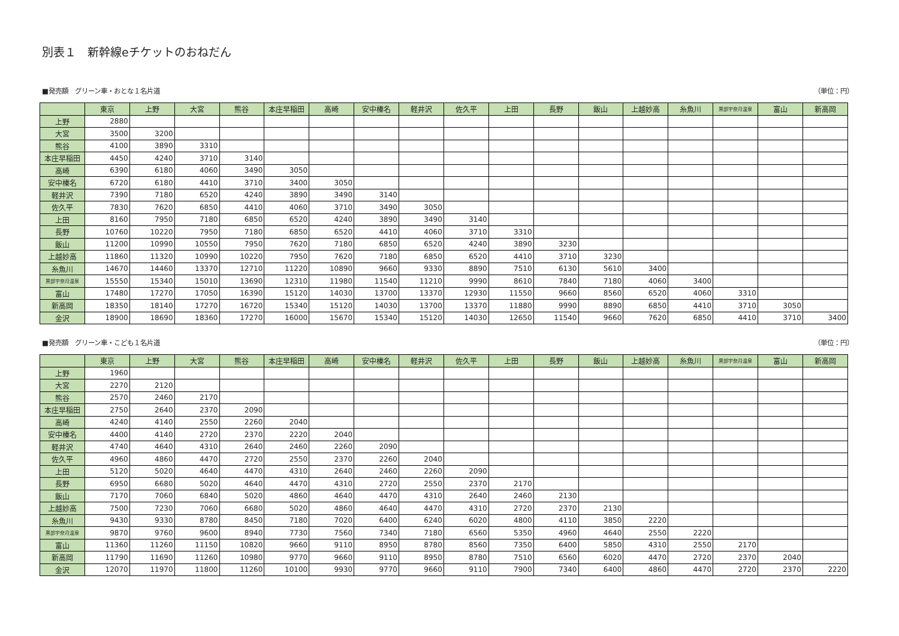別表１　新幹線eチケットのおねだん
■発売額　グリーン車・おとな１名片道 （単位：円）
| | 東京 | 上野 | 大宮 | 熊谷 | 本庄早稲田 | 高崎 | 安中榛名 | 軽井沢 | 佐久平 | 上田 | 長野 | 飯山 | 上越妙高 | 糸魚川 | 黒部宇奈月温泉 | 富山 | 新高岡 |
| --- | --- | --- | --- | --- | --- | --- | --- | --- | --- | --- | --- | --- | --- | --- | --- | --- | --- |
| 上野 | 2880 | | | | | | | | | | | | | | | | |
| 大宮 | 3500 | 3200 | | | | | | | | | | | | | | | |
| 熊谷 | 4100 | 3890 | 3310 | | | | | | | | | | | | | | |
| 本庄早稲田 | 4450 | 4240 | 3710 | 3140 | | | | | | | | | | | | | |
| 高崎 | 6390 | 6180 | 4060 | 3490 | 3050 | | | | | | | | | | | | |
| 安中榛名 | 6720 | 6180 | 4410 | 3710 | 3400 | 3050 | | | | | | | | | | | |
| 軽井沢 | 7390 | 7180 | 6520 | 4240 | 3890 | 3490 | 3140 | | | | | | | | | | |
| 佐久平 | 7830 | 7620 | 6850 | 4410 | 4060 | 3710 | 3490 | 3050 | | | | | | | | | |
| 上田 | 8160 | 7950 | 7180 | 6850 | 6520 | 4240 | 3890 | 3490 | 3140 | | | | | | | | |
| 長野 | 10760 | 10220 | 7950 | 7180 | 6850 | 6520 | 4410 | 4060 | 3710 | 3310 | | | | | | | |
| 飯山 | 11200 | 10990 | 10550 | 7950 | 7620 | 7180 | 6850 | 6520 | 4240 | 3890 | 3230 | | | | | | |
| 上越妙高 | 11860 | 11320 | 10990 | 10220 | 7950 | 7620 | 7180 | 6850 | 6520 | 4410 | 3710 | 3230 | | | | | |
| 糸魚川 | 14670 | 14460 | 13370 | 12710 | 11220 | 10890 | 9660 | 9330 | 8890 | 7510 | 6130 | 5610 | 3400 | | | | |
| 黒部宇奈月温泉 | 15550 | 15340 | 15010 | 13690 | 12310 | 11980 | 11540 | 11210 | 9990 | 8610 | 7840 | 7180 | 4060 | 3400 | | | |
| 富山 | 17480 | 17270 | 17050 | 16390 | 15120 | 14030 | 13700 | 13370 | 12930 | 11550 | 9660 | 8560 | 6520 | 4060 | 3310 | | |
| 新高岡 | 18350 | 18140 | 17270 | 16720 | 15340 | 15120 | 14030 | 13700 | 13370 | 11880 | 9990 | 8890 | 6850 | 4410 | 3710 | 3050 | |
| 金沢 | 18900 | 18690 | 18360 | 17270 | 16000 | 15670 | 15340 | 15120 | 14030 | 12650 | 11540 | 9660 | 7620 | 6850 | 4410 | 3710 | 3400 |
■発売額　グリーン車・こども１名片道 （単位：円）
| | 東京 | 上野 | 大宮 | 熊谷 | 本庄早稲田 | 高崎 | 安中榛名 | 軽井沢 | 佐久平 | 上田 | 長野 | 飯山 | 上越妙高 | 糸魚川 | 黒部宇奈月温泉 | 富山 | 新高岡 |
| --- | --- | --- | --- | --- | --- | --- | --- | --- | --- | --- | --- | --- | --- | --- | --- | --- | --- |
| 上野 | 1960 | | | | | | | | | | | | | | | | |
| 大宮 | 2270 | 2120 | | | | | | | | | | | | | | | |
| 熊谷 | 2570 | 2460 | 2170 | | | | | | | | | | | | | | |
| 本庄早稲田 | 2750 | 2640 | 2370 | 2090 | | | | | | | | | | | | | |
| 高崎 | 4240 | 4140 | 2550 | 2260 | 2040 | | | | | | | | | | | | |
| 安中榛名 | 4400 | 4140 | 2720 | 2370 | 2220 | 2040 | | | | | | | | | | | |
| 軽井沢 | 4740 | 4640 | 4310 | 2640 | 2460 | 2260 | 2090 | | | | | | | | | | |
| 佐久平 | 4960 | 4860 | 4470 | 2720 | 2550 | 2370 | 2260 | 2040 | | | | | | | | | |
| 上田 | 5120 | 5020 | 4640 | 4470 | 4310 | 2640 | 2460 | 2260 | 2090 | | | | | | | | |
| 長野 | 6950 | 6680 | 5020 | 4640 | 4470 | 4310 | 2720 | 2550 | 2370 | 2170 | | | | | | | |
| 飯山 | 7170 | 7060 | 6840 | 5020 | 4860 | 4640 | 4470 | 4310 | 2640 | 2460 | 2130 | | | | | | |
| 上越妙高 | 7500 | 7230 | 7060 | 6680 | 5020 | 4860 | 4640 | 4470 | 4310 | 2720 | 2370 | 2130 | | | | | |
| 糸魚川 | 9430 | 9330 | 8780 | 8450 | 7180 | 7020 | 6400 | 6240 | 6020 | 4800 | 4110 | 3850 | 2220 | | | | |
| 黒部宇奈月温泉 | 9870 | 9760 | 9600 | 8940 | 7730 | 7560 | 7340 | 7180 | 6560 | 5350 | 4960 | 4640 | 2550 | 2220 | | | |
| 富山 | 11360 | 11260 | 11150 | 10820 | 9660 | 9110 | 8950 | 8780 | 8560 | 7350 | 6400 | 5850 | 4310 | 2550 | 2170 | | |
| 新高岡 | 11790 | 11690 | 11260 | 10980 | 9770 | 9660 | 9110 | 8950 | 8780 | 7510 | 6560 | 6020 | 4470 | 2720 | 2370 | 2040 | |
| 金沢 | 12070 | 11970 | 11800 | 11260 | 10100 | 9930 | 9770 | 9660 | 9110 | 7900 | 7340 | 6400 | 4860 | 4470 | 2720 | 2370 | 2220 |